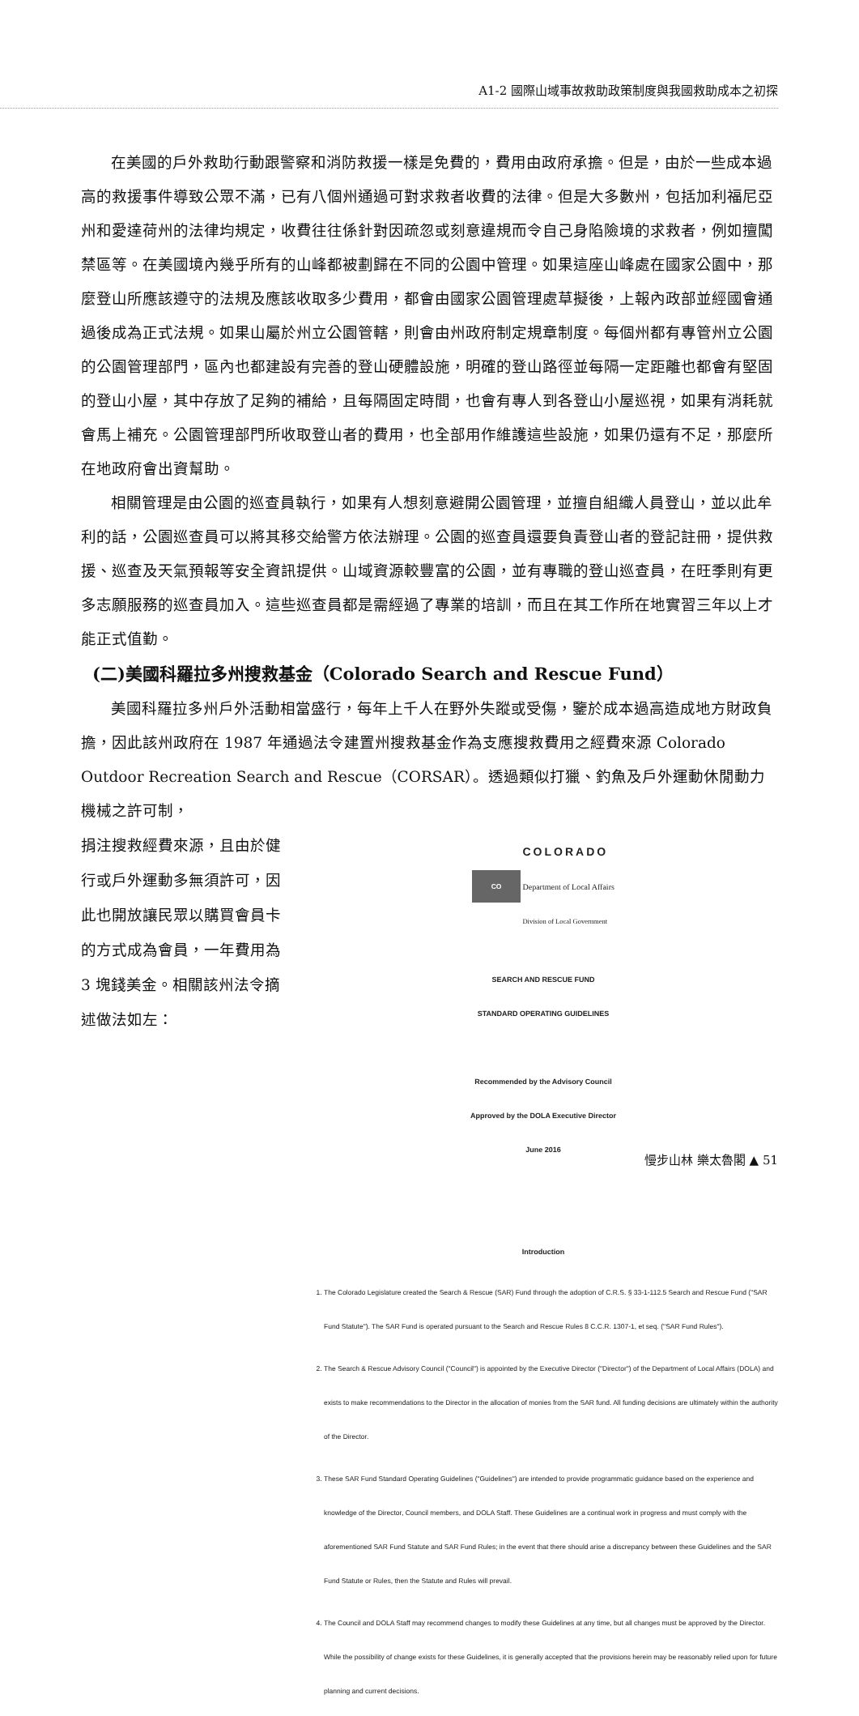A1-2 國際山域事故救助政策制度與我國救助成本之初探
在美國的戶外救助行動跟警察和消防救援一樣是免費的，費用由政府承擔。但是，由於一些成本過高的救援事件導致公眾不滿，已有八個州通過可對求救者收費的法律。但是大多數州，包括加利福尼亞州和愛達荷州的法律均規定，收費往往係針對因疏忽或刻意違規而令自己身陷險境的求救者，例如擅闖禁區等。在美國境內幾乎所有的山峰都被劃歸在不同的公園中管理。如果這座山峰處在國家公園中，那麼登山所應該遵守的法規及應該收取多少費用，都會由國家公園管理處草擬後，上報內政部並經國會通過後成為正式法規。如果山屬於州立公園管轄，則會由州政府制定規章制度。每個州都有專管州立公園的公園管理部門，區內也都建設有完善的登山硬體設施，明確的登山路徑並每隔一定距離也都會有堅固的登山小屋，其中存放了足夠的補給，且每隔固定時間，也會有專人到各登山小屋巡視，如果有消耗就會馬上補充。公園管理部門所收取登山者的費用，也全部用作維護這些設施，如果仍還有不足，那麼所在地政府會出資幫助。
相關管理是由公園的巡查員執行，如果有人想刻意避開公園管理，並擅自組織人員登山，並以此牟利的話，公園巡查員可以將其移交給警方依法辦理。公園的巡查員還要負責登山者的登記註冊，提供救援、巡查及天氣預報等安全資訊提供。山域資源較豐富的公園，並有專職的登山巡查員，在旺季則有更多志願服務的巡查員加入。這些巡查員都是需經過了專業的培訓，而且在其工作所在地實習三年以上才能正式值勤。
(二)美國科羅拉多州搜救基金（Colorado Search and Rescue Fund）
美國科羅拉多州戶外活動相當盛行，每年上千人在野外失蹤或受傷，鑒於成本過高造成地方財政負擔，因此該州政府在 1987 年通過法令建置州搜救基金作為支應搜救費用之經費來源 Colorado Outdoor Recreation Search and Rescue（CORSAR）。透過類似打獵、釣魚及戶外運動休閒動力機械之許可制，
捐注搜救經費來源，且由於健行或戶外運動多無須許可，因此也開放讓民眾以購買會員卡的方式成為會員，一年費用為 3 塊錢美金。相關該州法令摘述做法如左：
CO COLORADO
Department of Local Affairs
Division of Local Government
SEARCH AND RESCUE FUND
STANDARD OPERATING GUIDELINES
Recommended by the Advisory Council
Approved by the DOLA Executive Director
June 2016
Introduction
1. The Colorado Legislature created the Search & Rescue (SAR) Fund through the adoption of C.R.S. § 33-1-112.5 Search and Rescue Fund ("SAR Fund Statute"). The SAR Fund is operated pursuant to the Search and Rescue Rules 8 C.C.R. 1307-1, et seq. ("SAR Fund Rules").
2. The Search & Rescue Advisory Council ("Council") is appointed by the Executive Director ("Director") of the Department of Local Affairs (DOLA) and exists to make recommendations to the Director in the allocation of monies from the SAR fund. All funding decisions are ultimately within the authority of the Director.
3. These SAR Fund Standard Operating Guidelines ("Guidelines") are intended to provide programmatic guidance based on the experience and knowledge of the Director, Council members, and DOLA Staff. These Guidelines are a continual work in progress and must comply with the aforementioned SAR Fund Statute and SAR Fund Rules; in the event that there should arise a discrepancy between these Guidelines and the SAR Fund Statute or Rules, then the Statute and Rules will prevail.
4. The Council and DOLA Staff may recommend changes to modify these Guidelines at any time, but all changes must be approved by the Director. While the possibility of change exists for these Guidelines, it is generally accepted that the provisions herein may be reasonably relied upon for future planning and current decisions.
慢步山林 樂太魯閣 ▲ 51